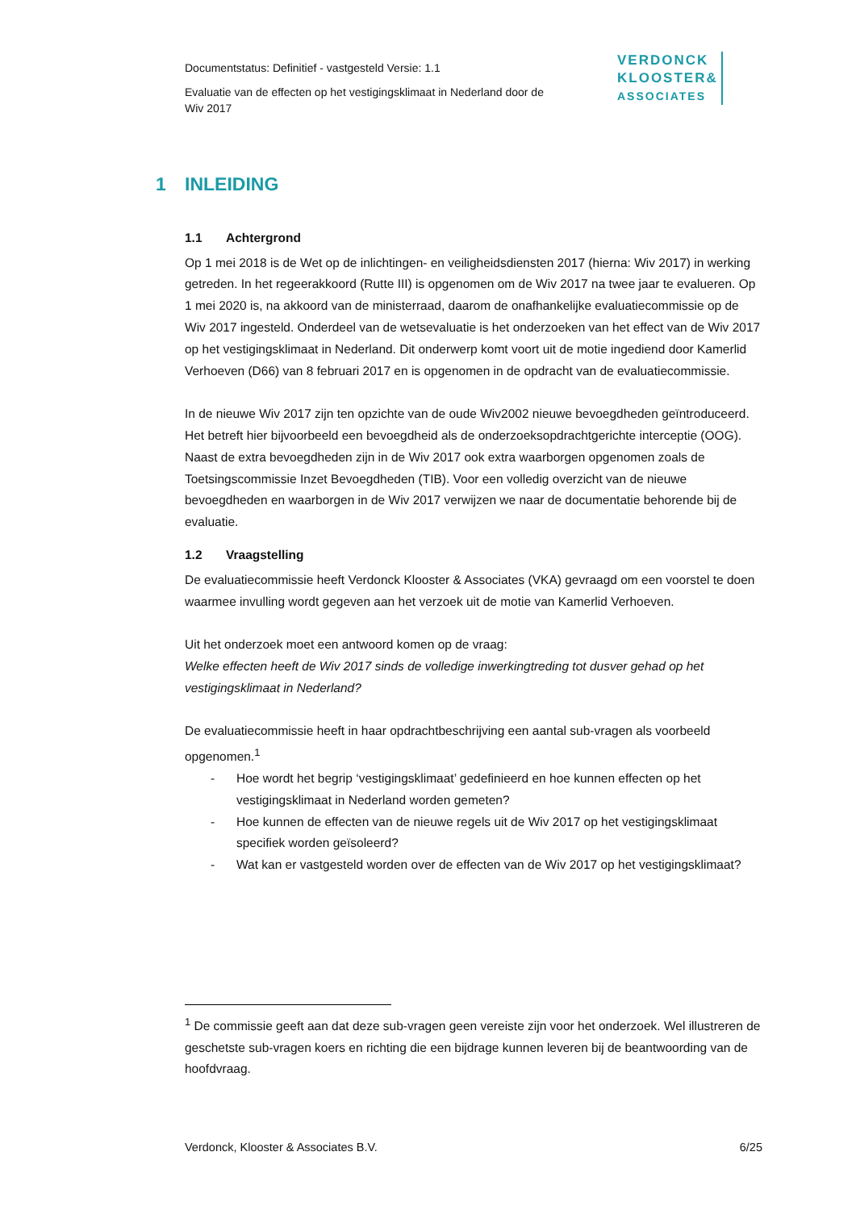Documentstatus: Definitief - vastgesteld Versie: 1.1
Evaluatie van de effecten op het vestigingsklimaat in Nederland door de Wiv 2017
VERDONCK
KLOOSTER&
ASSOCIATES
1 INLEIDING
1.1 Achtergrond
Op 1 mei 2018 is de Wet op de inlichtingen- en veiligheidsdiensten 2017 (hierna: Wiv 2017) in werking getreden. In het regeerakkoord (Rutte III) is opgenomen om de Wiv 2017 na twee jaar te evalueren. Op 1 mei 2020 is, na akkoord van de ministerraad, daarom de onafhankelijke evaluatiecommissie op de Wiv 2017 ingesteld. Onderdeel van de wetsevaluatie is het onderzoeken van het effect van de Wiv 2017 op het vestigingsklimaat in Nederland. Dit onderwerp komt voort uit de motie ingediend door Kamerlid Verhoeven (D66) van 8 februari 2017 en is opgenomen in de opdracht van de evaluatiecommissie.
In de nieuwe Wiv 2017 zijn ten opzichte van de oude Wiv2002 nieuwe bevoegdheden geïntroduceerd. Het betreft hier bijvoorbeeld een bevoegdheid als de onderzoeksopdrachtgerichte interceptie (OOG). Naast de extra bevoegdheden zijn in de Wiv 2017 ook extra waarborgen opgenomen zoals de Toetsingscommissie Inzet Bevoegdheden (TIB). Voor een volledig overzicht van de nieuwe bevoegdheden en waarborgen in de Wiv 2017 verwijzen we naar de documentatie behorende bij de evaluatie.
1.2 Vraagstelling
De evaluatiecommissie heeft Verdonck Klooster & Associates (VKA) gevraagd om een voorstel te doen waarmee invulling wordt gegeven aan het verzoek uit de motie van Kamerlid Verhoeven.
Uit het onderzoek moet een antwoord komen op de vraag:
Welke effecten heeft de Wiv 2017 sinds de volledige inwerkingtreding tot dusver gehad op het vestigingsklimaat in Nederland?
De evaluatiecommissie heeft in haar opdrachtbeschrijving een aantal sub-vragen als voorbeeld opgenomen.<sup>1</sup>
- Hoe wordt het begrip ‘vestigingsklimaat’ gedefinieerd en hoe kunnen effecten op het vestigingsklimaat in Nederland worden gemeten?
- Hoe kunnen de effecten van de nieuwe regels uit de Wiv 2017 op het vestigingsklimaat specifiek worden geïsoleerd?
- Wat kan er vastgesteld worden over de effecten van de Wiv 2017 op het vestigingsklimaat?
<sup>1</sup> De commissie geeft aan dat deze sub-vragen geen vereiste zijn voor het onderzoek. Wel illustreren de geschetste sub-vragen koers en richting die een bijdrage kunnen leveren bij de beantwoording van de hoofdvraag.
Verdonck, Klooster & Associates B.V. 6/25